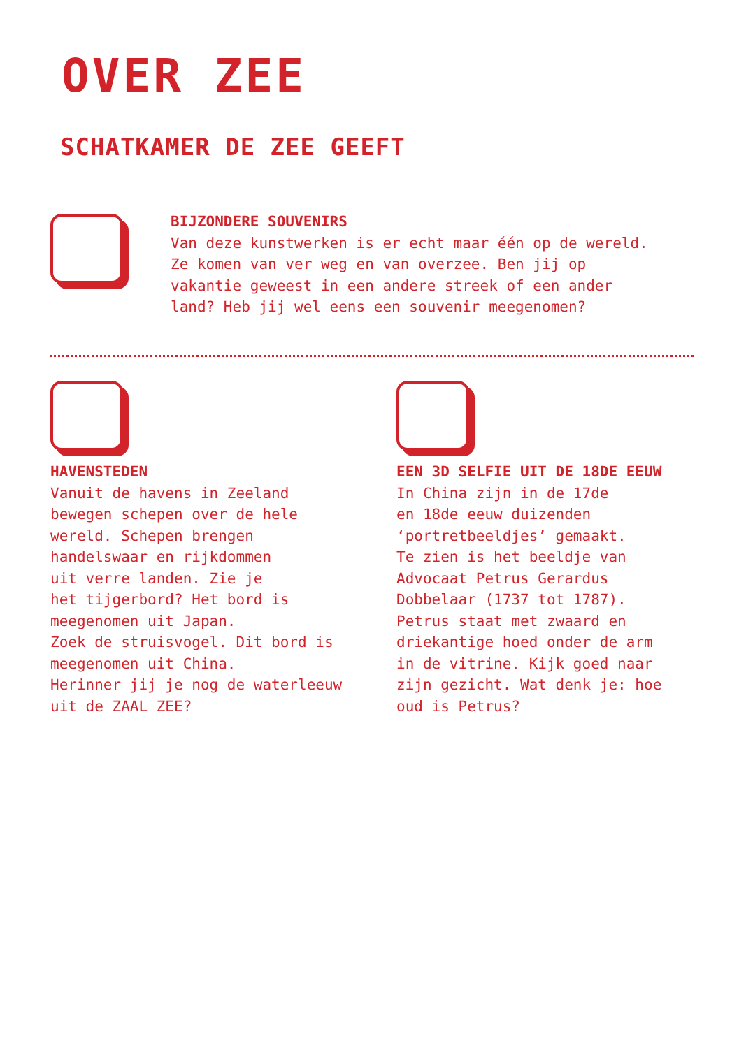OVER ZEE
SCHATKAMER DE ZEE GEEFT
BIJZONDERE SOUVENIRS
Van deze kunstwerken is er echt maar één op de wereld.
Ze komen van ver weg en van overzee. Ben jij op
vakantie geweest in een andere streek of een ander
land? Heb jij wel eens een souvenir meegenomen?
HAVENSTEDEN
Vanuit de havens in Zeeland
bewegen schepen over de hele
wereld. Schepen brengen
handelswaar en rijkdommen
uit verre landen. Zie je
het tijgerbord? Het bord is
meegenomen uit Japan.
Zoek de struisvogel. Dit bord is
meegenomen uit China.
Herinner jij je nog de waterleeuw
uit de ZAAL ZEE?
EEN 3D SELFIE UIT DE 18DE EEUW
In China zijn in de 17de
en 18de eeuw duizenden
‘portretbeeldjes’ gemaakt.
Te zien is het beeldje van
Advocaat Petrus Gerardus
Dobbelaar (1737 tot 1787).
Petrus staat met zwaard en
driekantige hoed onder de arm
in de vitrine. Kijk goed naar
zijn gezicht. Wat denk je: hoe
oud is Petrus?